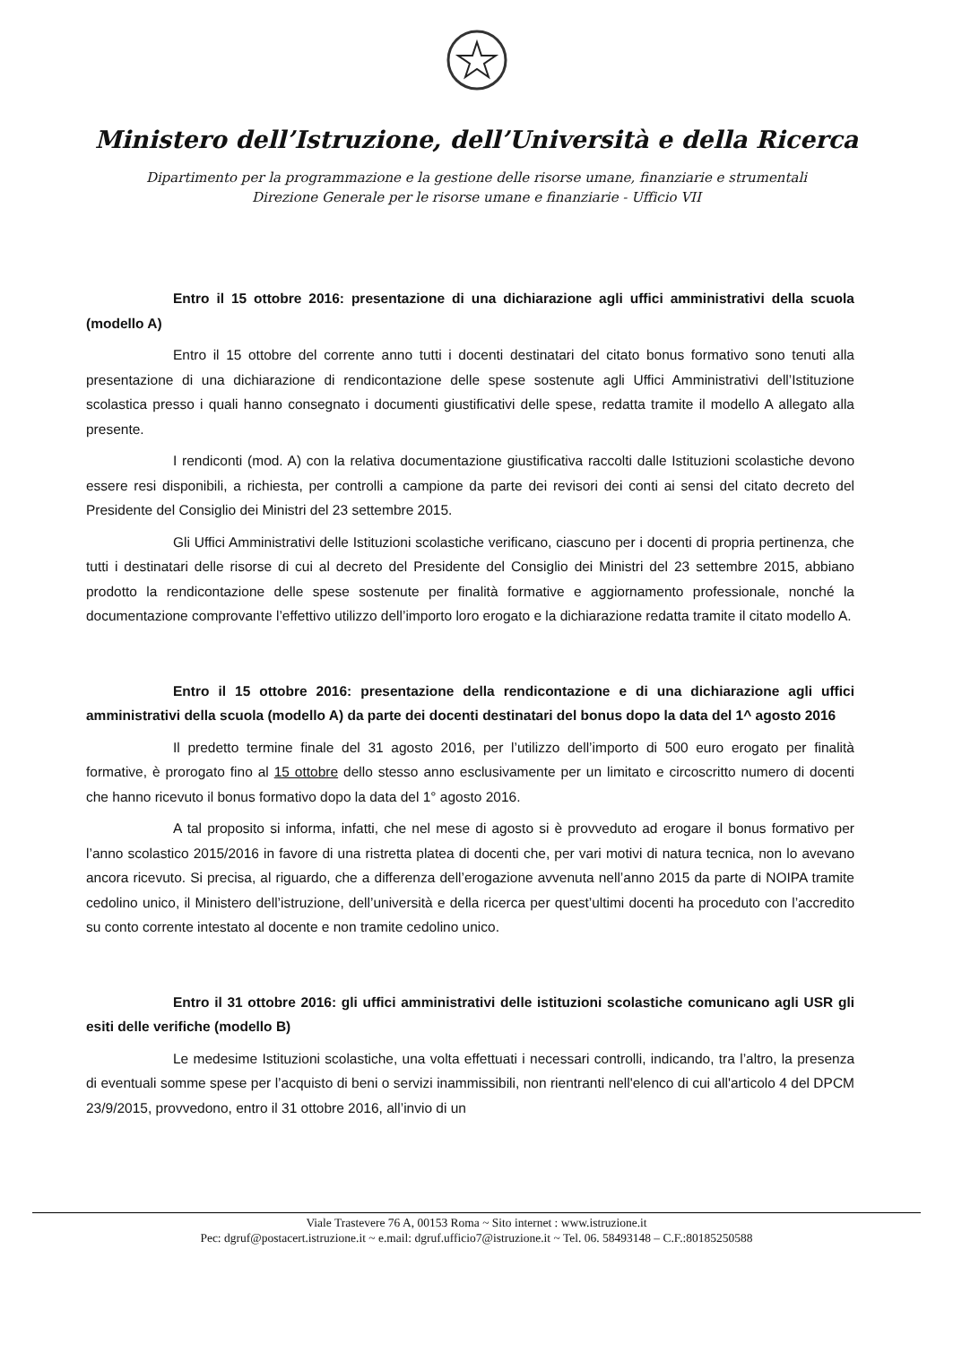Ministero dell’Istruzione, dell’Università e della Ricerca
Dipartimento per la programmazione e la gestione delle risorse umane, finanziarie e strumentali
Direzione Generale per le risorse umane e finanziarie - Ufficio VII
Entro il 15 ottobre 2016: presentazione di una dichiarazione agli uffici amministrativi della scuola (modello A)
Entro il 15 ottobre del corrente anno tutti i docenti destinatari del citato bonus formativo sono tenuti alla presentazione di una dichiarazione di rendicontazione delle spese sostenute agli Uffici Amministrativi dell’Istituzione scolastica presso i quali hanno consegnato i documenti giustificativi delle spese, redatta tramite il modello A allegato alla presente.
I rendiconti (mod. A) con la relativa documentazione giustificativa raccolti dalle Istituzioni scolastiche devono essere resi disponibili, a richiesta, per controlli a campione da parte dei revisori dei conti ai sensi del citato decreto del Presidente del Consiglio dei Ministri del 23 settembre 2015.
Gli Uffici Amministrativi delle Istituzioni scolastiche verificano, ciascuno per i docenti di propria pertinenza, che tutti i destinatari delle risorse di cui al decreto del Presidente del Consiglio dei Ministri del 23 settembre 2015, abbiano prodotto la rendicontazione delle spese sostenute per finalità formative e aggiornamento professionale, nonché la documentazione comprovante l’effettivo utilizzo dell’importo loro erogato e la dichiarazione redatta tramite il citato modello A.
Entro il 15 ottobre 2016: presentazione della rendicontazione e di una dichiarazione agli uffici amministrativi della scuola (modello A) da parte dei docenti destinatari del bonus dopo la data del 1^ agosto 2016
Il predetto termine finale del 31 agosto 2016, per l’utilizzo dell’importo di 500 euro erogato per finalità formative, è prorogato fino al 15 ottobre dello stesso anno esclusivamente per un limitato e circoscritto numero di docenti che hanno ricevuto il bonus formativo dopo la data del 1° agosto 2016.
A tal proposito si informa, infatti, che nel mese di agosto si è provveduto ad erogare il bonus formativo per l’anno scolastico 2015/2016 in favore di una ristretta platea di docenti che, per vari motivi di natura tecnica, non lo avevano ancora ricevuto. Si precisa, al riguardo, che a differenza dell’erogazione avvenuta nell’anno 2015 da parte di NOIPA tramite cedolino unico, il Ministero dell’istruzione, dell’università e della ricerca per quest’ultimi docenti ha proceduto con l’accredito su conto corrente intestato al docente e non tramite cedolino unico.
Entro il 31 ottobre 2016: gli uffici amministrativi delle istituzioni scolastiche comunicano agli USR gli esiti delle verifiche (modello B)
Le medesime Istituzioni scolastiche, una volta effettuati i necessari controlli, indicando, tra l’altro, la presenza di eventuali somme spese per l’acquisto di beni o servizi inammissibili, non rientranti nell'elenco di cui all'articolo 4 del DPCM 23/9/2015, provvedono, entro il 31 ottobre 2016, all’invio di un
Viale Trastevere 76 A, 00153 Roma ~ Sito internet : www.istruzione.it
Pec: dgruf@postacert.istruzione.it ~ e.mail: dgruf.ufficio7@istruzione.it ~ Tel. 06. 58493148 – C.F.:80185250588